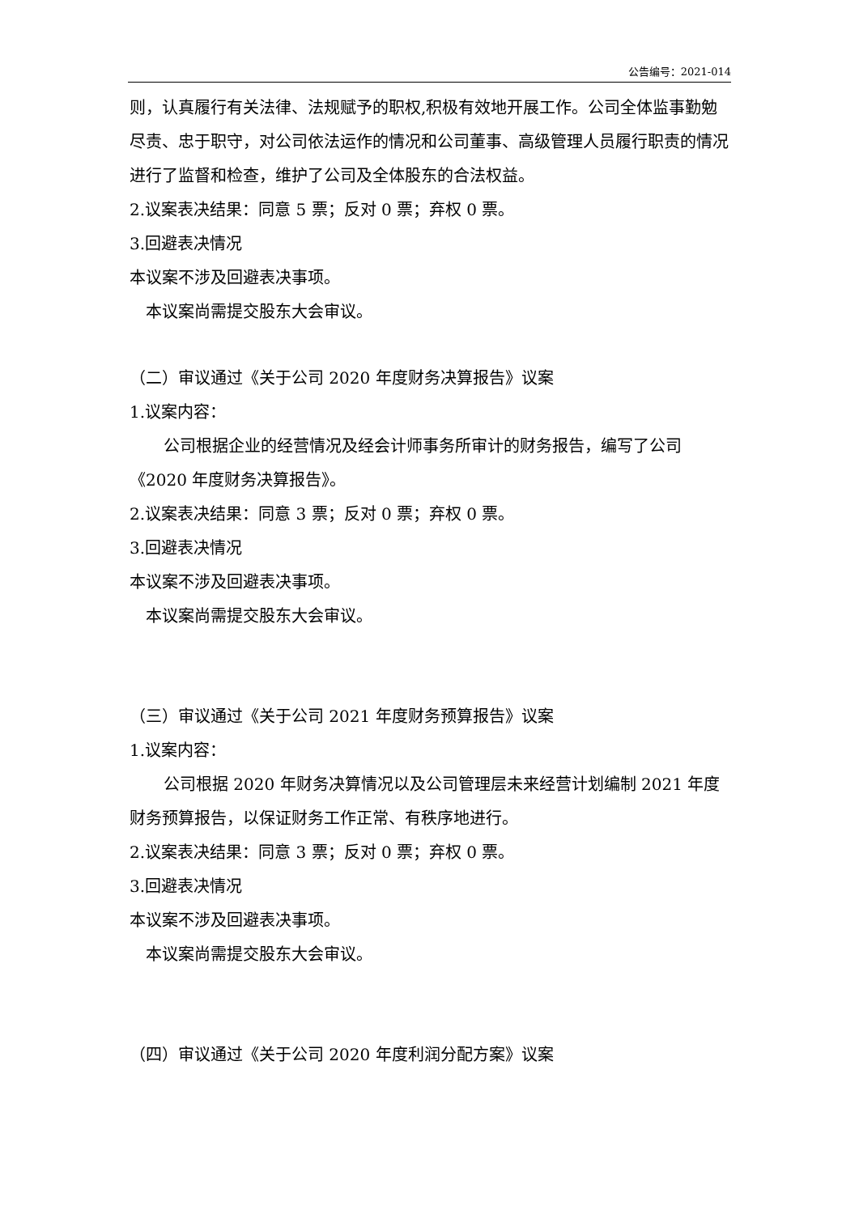公告编号：2021-014
则，认真履行有关法律、法规赋予的职权,积极有效地开展工作。公司全体监事勤勉尽责、忠于职守，对公司依法运作的情况和公司董事、高级管理人员履行职责的情况进行了监督和检查，维护了公司及全体股东的合法权益。
2.议案表决结果：同意 5 票；反对 0 票；弃权 0 票。
3.回避表决情况
本议案不涉及回避表决事项。
本议案尚需提交股东大会审议。
（二）审议通过《关于公司 2020 年度财务决算报告》议案
1.议案内容：
公司根据企业的经营情况及经会计师事务所审计的财务报告，编写了公司《2020 年度财务决算报告》。
2.议案表决结果：同意 3 票；反对 0 票；弃权 0 票。
3.回避表决情况
本议案不涉及回避表决事项。
本议案尚需提交股东大会审议。
（三）审议通过《关于公司 2021 年度财务预算报告》议案
1.议案内容：
公司根据 2020 年财务决算情况以及公司管理层未来经营计划编制 2021 年度财务预算报告，以保证财务工作正常、有秩序地进行。
2.议案表决结果：同意 3 票；反对 0 票；弃权 0 票。
3.回避表决情况
本议案不涉及回避表决事项。
本议案尚需提交股东大会审议。
（四）审议通过《关于公司 2020 年度利润分配方案》议案